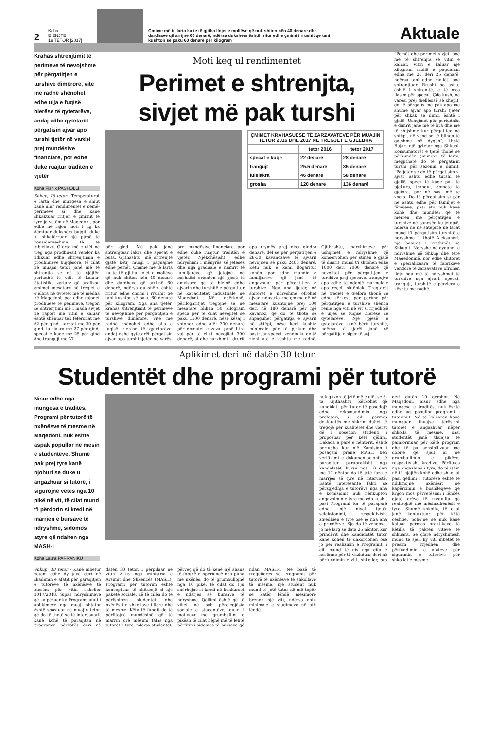2
Koha
E ENJTE
19 TETOR |2017|
Çmime më të larta ka te të gjitha llojet e mollëve që nuk shiten nën 40 denarë dhe dardhave që arrijnë 60 denarë, ndërsa dukshëm është rritur edhe çmimi i rrushit që tani kushton së paku 60 denarë për kilogram
Aktuale
Krahas shtrenjtimit të perimeve të nevojshme për përgatitjen e turshive dimërore, vite me radhë shënohet edhe ulja e fuqisë blerëse të qytetarëve, andaj edhe qytetarët përgatisin ajvar apo turshi tjetër në varësi prej mundësive financiare, por edhe duke ruajtur traditën e vjetër
Koha Fisnik PASHOLLI
Shkup, 18 tetor - Temperaturat e larta dhe mungesa e shiut kanë ulur rendimentet e pemë-perimeve si dhe kanë shkaktuar rritjen e çmimit të tyre jo vetëm në Maqedoni, por edhe në rajon moti i lig ka dëmtuar dukshëm bujqit, duke ju shkatërruar një pjesë të konsiderueshme të të mbjellave. Oferta më e ulët në treg nga prodhuesit vendor ka ndikuar edhe shtrenjtimin e prodhimeve bujqësore, të cilat në muajin tetor janë më të shtrenjta se në të njëjtën periudhë të vitit të kaluar. Statistika zyrtare që analizon çmimet mesatare në tregjet e gjelbra në qytetet më të mëdha në Maqedoni, por edhe rajonet prodhuese të perimeve, tregon se shtrenjtimi më i madh sivjet në raport me vitin e kaluar është shënuar tek feferonat me 62 për qind, karotat me 30 për qind, lulelakra me 27 për qind, specat e kuqe me 25 për qind dhe trangujt me 37
Moti keq ul rendimentet
Perimet e shtrenjta,
sivjet më pak turshi
| ÇMIMET KRAHASUESE TË ZARZAVATEVE PËR MUAJIN TETOR 2016 DHE 2017 NË TREGJET E GJELBRA | | |
| --- | --- | --- |
| | tetor 2016 | tetor 2017 |
| specat e kuqe | 22 denarë | 28 denarë |
| trangujt | 25.5 denarë | 35 denarë |
| lulelakra | 46 denarë | 58 denarë |
| grosha | 120 denarë | 136 denarë |
për qind. Më pak janë shtrenjtuar lakra dhe specat e buta. Gjithashtu, më shtrenjtë gjatë këtij muaji i paguajmë edhe pemët. Çmime më të larta ka te të gjitha llojet e mollëve që nuk shiten nën 40 denarë dhe dardhave që arrijnë 60 denarë, ndërsa dukshëm është rritur edhe çmimi i rrushit që tani kushton së paku 60 denarë për kilogram. Nga ana tjetër, krahas shtrenjtimit të perimeve të nevojshme për përgatitjen e turshive dimërore, vite me radhë shënohet edhe ulja e fuqisë blerëse të qytetarëve, andaj edhe qytetarët përgatisin ajvar apo turshi tjetër në varësi prej mundësive financiare, por edhe duke ruajtur traditën e vjetër. Njëkohësisht, edhe ndryshimi i mënyrës së jetesës dhe ulja graduale e numrit të familjarëve që jetojnë në bashkësi orienton një pjesë të amvisave që të blejnë edhe ajvarin dhe turshitë e përgatitur në kapacitetet industriale në Maqedoni. Në ndërkohë, përllogaritjet tregojnë se në mesatare blihen 50 kilogram speca për të cilat nevojitet së paku 1500 denarë, nëse kësaj i shtohen edhe afër 300 denarë për domatet e zeza, pesë litra vaj për të cilat nevojitet 300 denarë, si dhe harxhimi i drurit apo rrymës prej disa qindra denarë, del se për përgatitjen e 28-30 kavanozave të ajvarit nevojiten së paku 2400 denarë. Këtu nuk e kemi llogaritur kohën, por edhe mundin e familjarëve që janë të angazhuar për përgatitjen e turshive. Nga ana tjetër, në shitoret e ndryshme ofrohet ajvar industrial me çmime që në mesatare kushtojnë prej 100 deri në 180 denarë për një kavanoz, që do të thotë se shpaguhet përgatitja e ajvarit në shtëpi, nëse keni kushte minimale për të pjekur dhe pastruar specat, vendin ku do të zieni atë e kështu me radhë. Gjithashtu, harxhimeve për ushqimet e ndryshme që konservohen për stinën e gjatë të dimrit, mund t'i shtohen edhe 1000 deri 2000 denarë që nevojitet për përgatitjen e turshive prej specave, trangujve apo edhe të ndonjë marmelate apo reçeli shtëpiak. Tregtarët në tregjet e gjelbra thonë se edhe kërkesa për perime për përgatitjen e turshive shënon rënie nga viti në vit si rrjedhojë e uljes së fuqisë blerëse së qytetarëve. Një pjesë e qytetarëve kanë bërë turshitë, ndërsa të tjerët janë në përgatitje e sipër të saj.
“Pemët dhe perimet sivjet janë më të shtrenjta se vitin e kaluar. Vitin e kaluar një kilogram mollë e paguanim edhe me 20 deri 25 denarë, ndërsa tani edhe mollët janë shtrenjtuar. Rrushi po ashtu është i shtrenjtë, e të mos flasim për specat. Çdo kush, në varësi prej thellësisë së xhepit, do të përgatis më pak apo më shumë ajvar apo turshi tjetër për shkak se dimri është i gjatë. Ushqimet për periudhën e dimrit janë më të lira dhe më të shijshme kur përgatiten në shtëpi, në vend se të blihen të gatshme në dyqan”, thotë Bujari një qytetar nga Shkupi. Konsumatorët e tjerë thonë se përkundër çmimeve të larta, megjithatë do të përgatisin turshi për sezonin e dimrit. “Patjetër se do të përgatisim si ajvar ashtu edhe turshi të gjallë, speca të kuqe pak të pjekura, tranguj, domate të gjelbra, por në sasi më të vogla. Do të përgatisim si për ne ashtu edhe për familjet e fëmijëve, pasi ato nuk kanë kohë dhe mundësi që të merren me përgatitjen e turshive në banesën ku jetojnë, ndërsa ne në shtëpinë në fshat mund t'i përgatisim turshitë e ndryshme ”, thotë Aleksandri, një banues i rrethinës së Shkupit. Ndryshe në dyqanet e ndryshme në Shkup dhe tërë Maqedoninë, por edhe shitoret e specializuara të fabrikave vendore të zarzavateve ofrohen lloje nga më të ndryshmet të turshive nga ajvari, specat, trangujt, turshitë e përziera e kështu me radhë.
Aplikimet deri në datën 30 tetor
Studentët dhe programi për tutorë
Nisur edhe nga mungesa e traditës, Programi për tutorë të nxënësve të mesme në Maqedoni, nuk është aspak popullor në mesin e studentëve. Shumë pak prej tyre kanë njohuri se duke u angazhuar si tutorë, i sigurojnë vetes nga 10 pikë në vit, të cilat mund t'i përdorin si kredi në marrjen e bursave të ndryshme, sidomos atyre që ndahen nga MASH-i
Koha Laura PAPRANIKU
nuk guxon të jetë më e ulët se 8-ta. Gjithashtu, kërkohet që kandidati për tutor të posedojë edhe rekomandimin nga profesori, i cili parmes deklaratës me shkrim duhet të tregojë për kualitetet dhe vlerat që i posedon studenti i propozuar për këtë qëllim. Dekada e parë e nëntorit, është periudha kur një Komision i posaçëm pranë MASH bën verifikimi e dokumentacionit të paraqitur paraprakisht nga kandidatët, kurse nga 10 deri më 17 nëntor do të jetë faza e marrjes së tyre në intervistë. Është interesante fakti se përzgjedhja e tutorëve nga ana e komisionit nuk nënkupton angazhimin e tyre me çdo kusht, pasi Programi ka të paraparë edhe një nivel tjetër seleksionimi, respektivisht zgjedhjen e tyre ose jo nga ana e prindërve. Kjo do të vendoset jo më larg se data 25 nëntor, kur prindërit dhe kandidatët tutor kanë kohën të dakordohen ose jo për realizmin e Programit, i cili mund të nis nga dita e nesërme për të vazhduar deri në përfundimin e vitit shkollor, pra deri datën 10 qershor. Në Maqedoni, nisur edhe nga mungesa e traditës, nuk është edhe aq popullor programi i tutorimit. Në të kaluarën kanë munguar thuajse tërësisht tutorët e angazhuar nëpër shkolla të mesme, pasi studentët janë thuajse të painformuar për këtë program dhe të pa sensibilizuar me dobitë që sjell ai në grumbullimin e pikëve, respektivisht kredive. Përfitues nga angazhimi i tyre, do të ishin në të njëjtën kohë edhe shkollat pasi qëllimi i tutorëve është të ndihmojnë nxënësit në kapërcimin e boshllëqeve që krijon mos përvetësimi i lëndës gjatë orëve të rregullta që realizojnë më mësimdhënësit e tyre. Shumë shkolla, të cilat janë kontaktuar për këtë çështje, pohojnë se nuk kanë kaluar përmes praktikave të këtilla të paktën viteve të shkuara. Se çfarë ndryshimesh mund të sjell ky vit, mbetet të presim rrjedhën dhe përfundimin e afateve për sigurimin e tutorëve për shkollat e mesme.
Shkup, 18 tetor - Kanë mbetur vetëm edhe dy javë deri në skadimin e afatit për paraqitjen e tutorëve të nxënësve të mesëm për vitin shkollor 2017/2018. Sipas ndryshimeve që ka pësuar ky Program, afati i aplikimeve nga muaji shtator është spostuar në muajin tetor, që do të thotë se të interesuarit kanë kohë të paraqiten në programin përkatës deri në datën 30 tetor. I përpiluar në vitin 2015 nga Ministria e Arsimit dhe Shkencës (MASH), Programi për tutorim është konceptuar të shërbejë si një paketë sociale, në të cilën do të përfshihen studentët dhe nxënësit e shkollave fillore dhe të mesme. Këta të fundit do të përfitojnë mundësinë që të marrin orë mësimi falas nga tutorët e tyre, ndërsa studentët, përveç që do të kenë një shans të fitojnë eksperiencë nga puna me nxënës, do të grumbullojnë nga 10 pikë, të cilat do t'ju shërbejnë si kredi në konkurset e ndarjes së bursave të ndryshme. Qëllimi është që të vihet në pah përgjegjësia sociale e studentëve, duke i motivuar me grumbullim e pikësh të cilat bëjnë më të lehtë përfitimi sidomos të bursave që ndan MASH-i. Në bazë të rregullores së Programit për tutorë të nxënësve të shkollave të mesme, një student nuk mund të jetë tutor në më tepër se katër lëndë mësimore brenda një viti, ndërsa nota minimale e studimeve në atë lëndë,